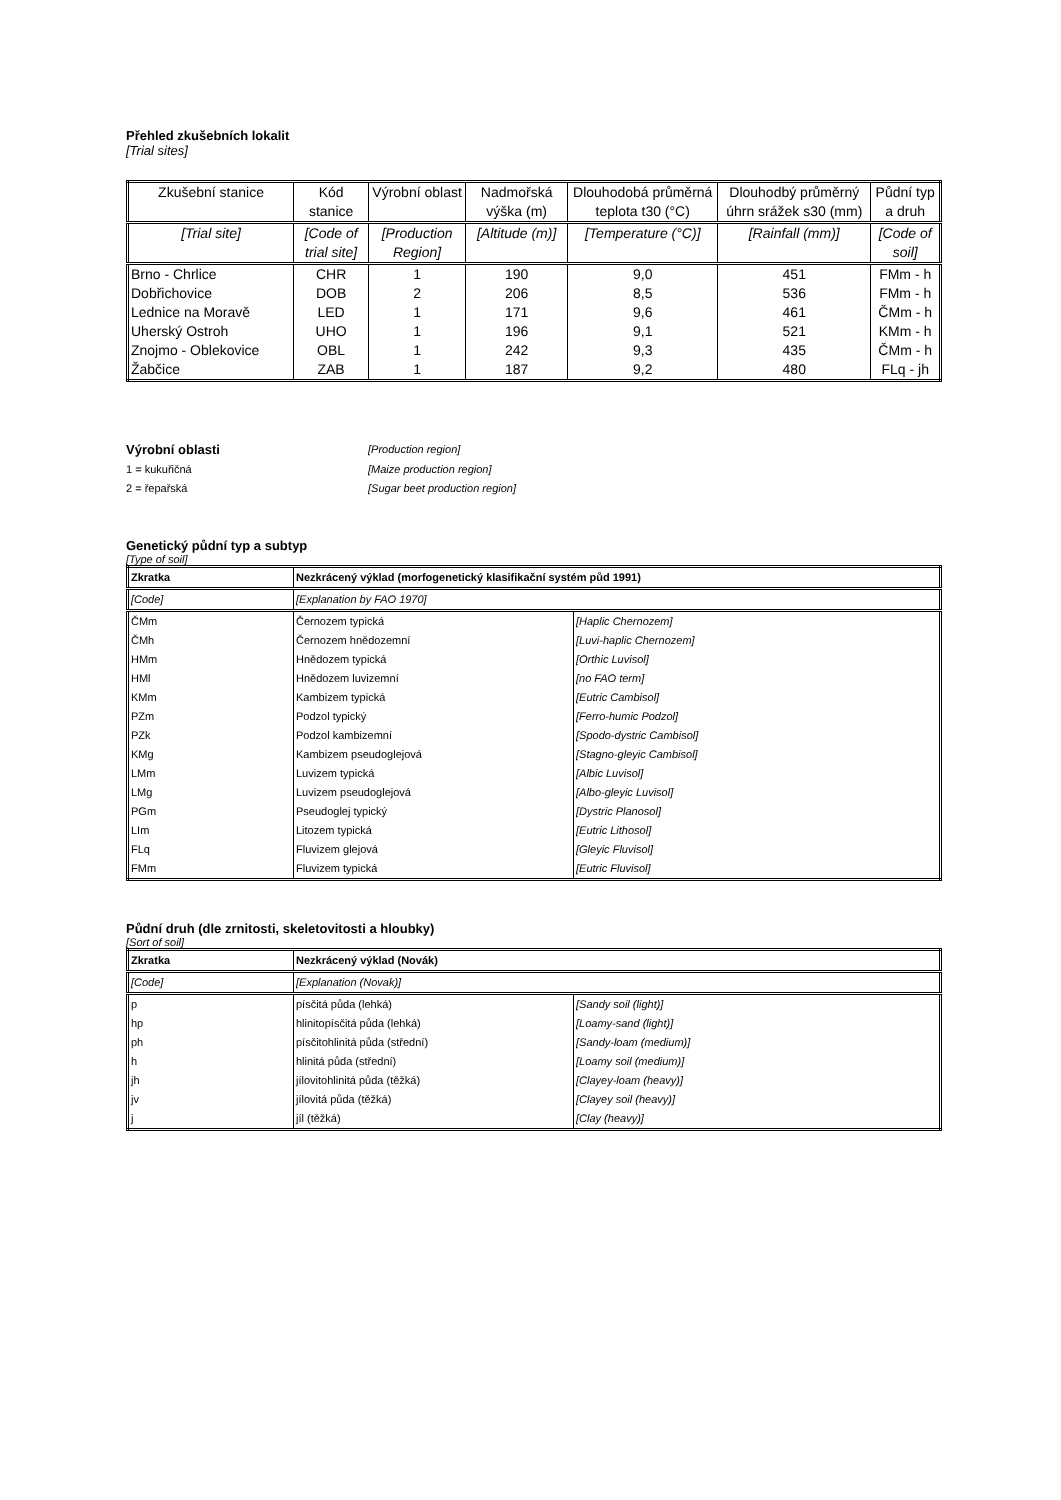Přehled zkušebních lokalit
[Trial sites]
| Zkušební stanice | Kód stanice | Výrobní oblast | Nadmořská výška (m) | Dlouhodobá průměrná teplota t30 (°C) | Dlouhodbý průměrný úhrn srážek s30 (mm) | Půdní typ a druh |
| --- | --- | --- | --- | --- | --- | --- |
| [Trial site] | [Code of trial site] | [Production Region] | [Altitude (m)] | [Temperature (°C)] | [Rainfall (mm)] | [Code of soil] |
| Brno - Chrlice | CHR | 1 | 190 | 9,0 | 451 | FMm - h |
| Dobřichovice | DOB | 2 | 206 | 8,5 | 536 | FMm - h |
| Lednice na Moravě | LED | 1 | 171 | 9,6 | 461 | ČMm - h |
| Uherský Ostroh | UHO | 1 | 196 | 9,1 | 521 | KMm - h |
| Znojmo - Oblekovice | OBL | 1 | 242 | 9,3 | 435 | ČMm - h |
| Žabčice | ZAB | 1 | 187 | 9,2 | 480 | FLq - jh |
Výrobní oblasti
[Production region]
1 = kukuřičná
[Maize production region]
2 = řepařská
[Sugar beet production region]
Genetický půdní typ a subtyp
[Type of soil]
| Zkratka | Nezkrácený výklad (morfogenetický klasifikační systém půd 1991) | |
| [Code] | [Explanation by FAO 1970] | |
| ČMm | Černozem typická | [Haplic Chernozem] |
| ČMh | Černozem hnědozemní | [Luvi-haplic Chernozem] |
| HMm | Hnědozem typická | [Orthic Luvisol] |
| HMl | Hnědozem luvizemní | [no FAO term] |
| KMm | Kambizem typická | [Eutric Cambisol] |
| PZm | Podzol typický | [Ferro-humic Podzol] |
| PZk | Podzol kambizemní | [Spodo-dystric Cambisol] |
| KMg | Kambizem pseudoglejová | [Stagno-gleyic Cambisol] |
| LMm | Luvizem typická | [Albic Luvisol] |
| LMg | Luvizem pseudoglejová | [Albo-gleyic Luvisol] |
| PGm | Pseudoglej typický | [Dystric Planosol] |
| LIm | Litozem typická | [Eutric Lithosol] |
| FLq | Fluvizem glejová | [Gleyic Fluvisol] |
| FMm | Fluvizem typická | [Eutric Fluvisol] |
Půdní druh (dle zrnitosti, skeletovitosti a hloubky)
[Sort of soil]
| Zkratka | Nezkrácený výklad (Novák) | |
| [Code] | [Explanation (Novak)] | |
| p | písčitá půda (lehká) | [Sandy soil (light)] |
| hp | hlinitopísčitá půda (lehká) | [Loamy-sand (light)] |
| ph | písčitohlinitá půda (střední) | [Sandy-loam (medium)] |
| h | hlinitá půda (střední) | [Loamy soil (medium)] |
| jh | jílovitohlinitá půda (těžká) | [Clayey-loam (heavy)] |
| jv | jílovitá půda (těžká) | [Clayey soil (heavy)] |
| j | jíl (těžká) | [Clay (heavy)] |